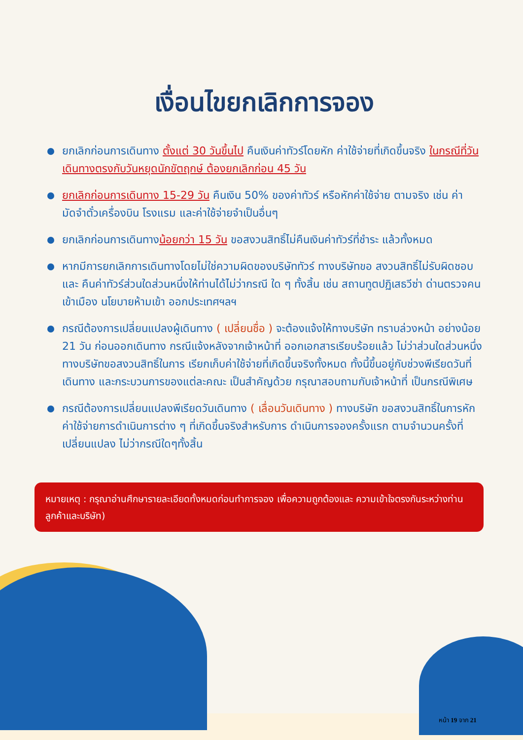เงื่อนไขยกเลิกการจอง
ยกเลิกก่อนการเดินทาง ตั้งแต่ 30 วันขึ้นไป คืนเงินค่าทัวร์โดยหัก ค่าใช้จ่ายที่เกิดขึ้นจริง ในกรณีที่วันเดินทางตรงกับวันหยุดนักขัตฤกษ์ ต้องยกเลิกก่อน 45 วัน
ยกเลิกก่อนการเดินทาง 15-29 วัน คืนเงิน 50% ของค่าทัวร์ หรือหักค่าใช้จ่าย ตามจริง เช่น ค่ามัดจำตั๋วเครื่องบิน โรงแรม และค่าใช้จ่ายจำเป็นอื่นๆ
ยกเลิกก่อนการเดินทางน้อยกว่า 15 วัน ขอสงวนสิทธิ์ไม่คืนเงินค่าทัวร์ที่ชำระ แล้วทั้งหมด
หากมีการยกเลิกการเดินทางโดยไม่ใช่ความผิดของบริษัททัวร์ ทางบริษัทขอ สงวนสิทธิ์ไม่รับผิดชอบ และ คืนค่าทัวร์ส่วนใดส่วนหนึ่งให้ท่านได้ไม่ว่ากรณี ใด ๆ ทั้งสิ้น เช่น สถานทูตปฏิเสธวีซ่า ด่านตรวจคนเข้าเมือง นโยบายห้ามเข้า ออกประเทศฯลฯ
กรณีต้องการเปลี่ยนแปลงผู้เดินทาง ( เปลี่ยนชื่อ ) จะต้องแจ้งให้ทางบริษัท ทราบล่วงหน้า อย่างน้อย 21 วัน ก่อนออกเดินทาง กรณีแจ้งหลังจากเจ้าหน้าที่ ออกเอกสารเรียบร้อยแล้ว ไม่ว่าส่วนใดส่วนหนึ่ง ทางบริษัทขอสงวนสิทธิ์ในการ เรียกเก็บค่าใช้จ่ายที่เกิดขึ้นจริงทั้งหมด ทั้งนี้ขึ้นอยู่กับช่วงพีเรียดวันที่เดินทาง และกระบวนการของแต่ละคณะ เป็นสำคัญด้วย กรุณาสอบถามกับเจ้าหน้าที่ เป็นกรณีพิเศษ
กรณีต้องการเปลี่ยนแปลงพีเรียดวันเดินทาง ( เลื่อนวันเดินทาง ) ทางบริษัท ขอสงวนสิทธิ์ในการหักค่าใช้จ่ายการดำเนินการต่าง ๆ ที่เกิดขึ้นจริงสำหรับการ ดำเนินการจองครั้งแรก ตามจำนวนครั้งที่เปลี่ยนแปลง ไม่ว่ากรณีใดๆทั้งสิ้น
หมายเหตุ : กรุณาอ่านศึกษารายละเอียดทั้งหมดก่อนทำการจอง เพื่อความถูกต้องและ ความเข้าใจตรงกันระหว่างท่านลูกค้าและบริษัท)
หน้า 19 จาก 21